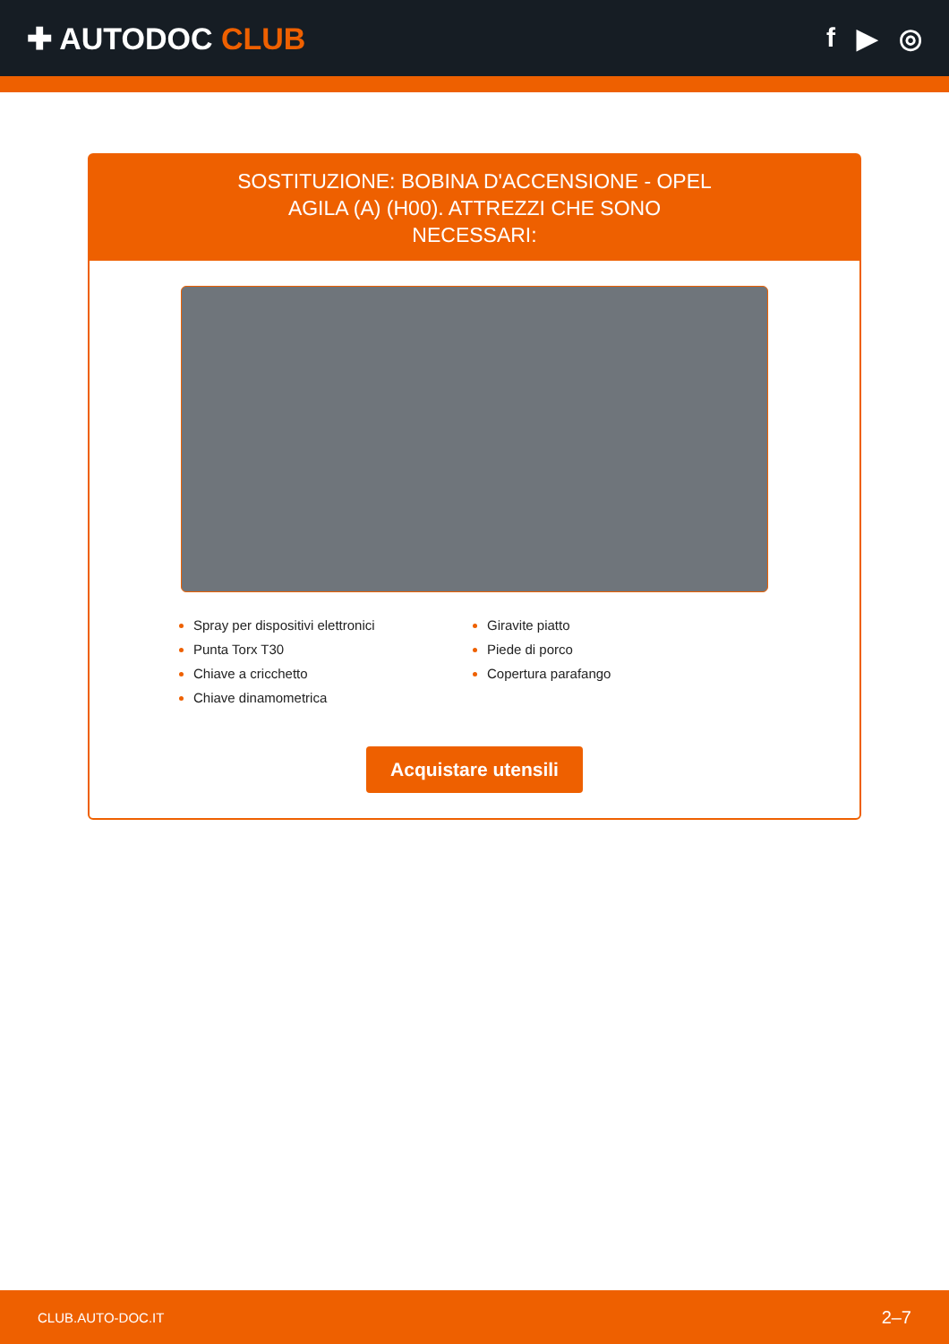✚ AUTODOC CLUB f ▶ ◎
SOSTITUZIONE: BOBINA D'ACCENSIONE - OPEL AGILA (A) (H00). ATTREZZI CHE SONO NECESSARI:
Spray per dispositivi elettronici
Punta Torx T30
Chiave a cricchetto
Chiave dinamometrica
Giravite piatto
Piede di porco
Copertura parafango
Acquistare utensili
CLUB.AUTO-DOC.IT 2–7